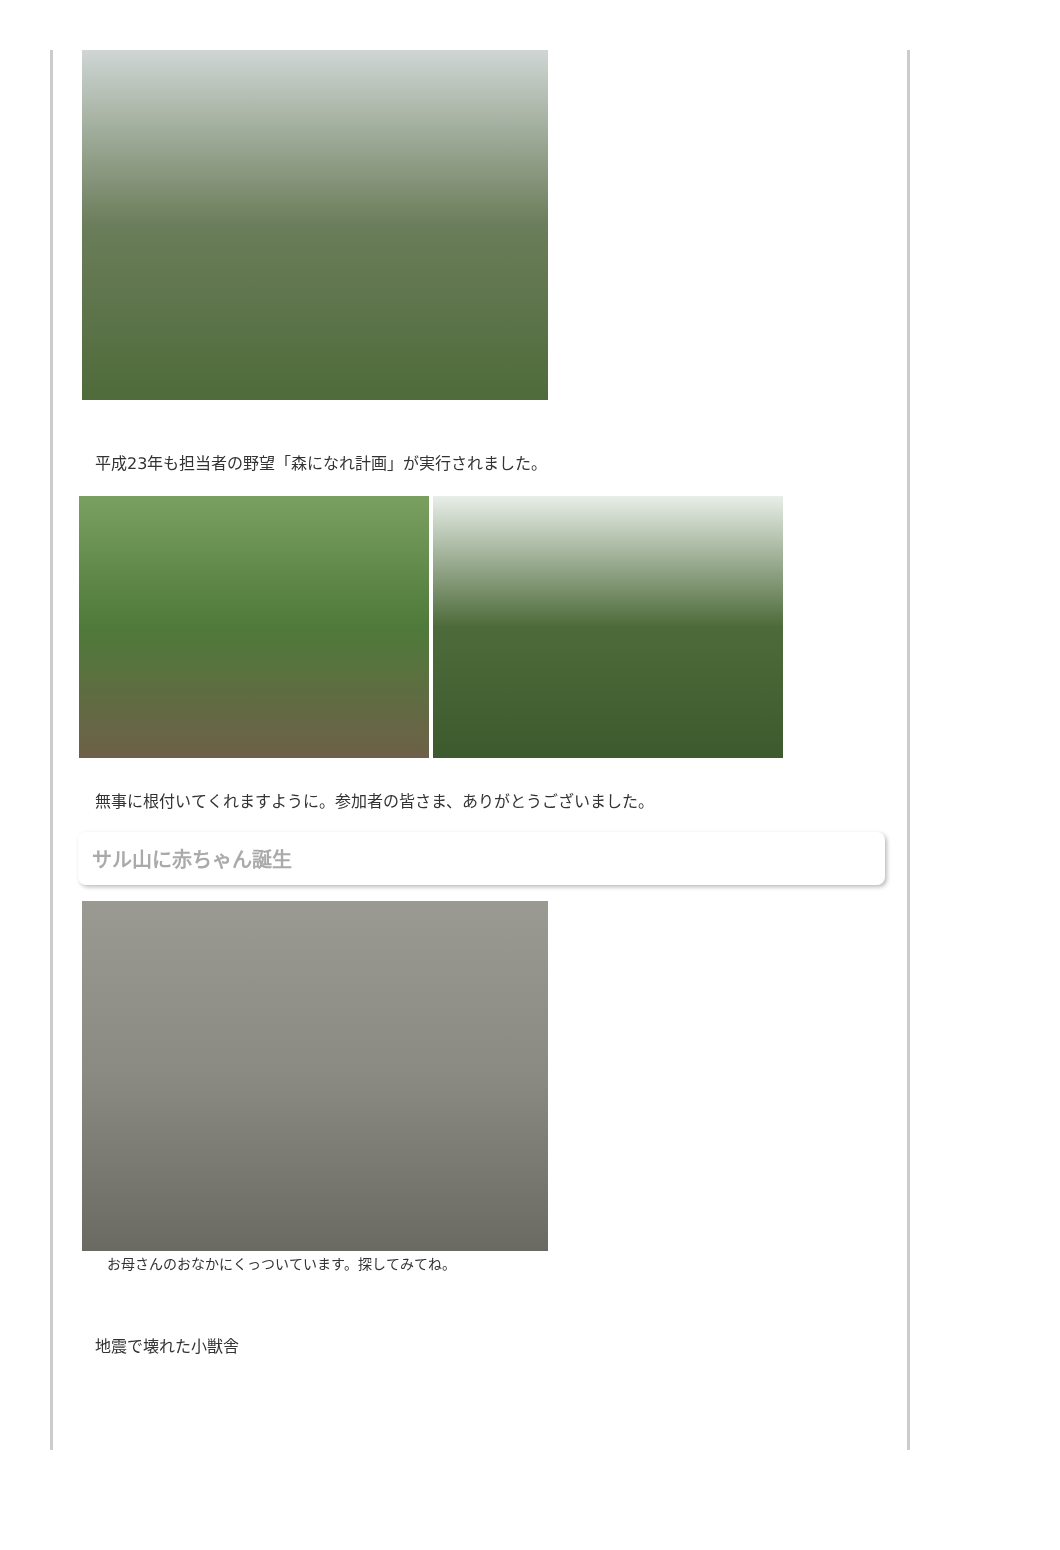平成23年も担当者の野望「森になれ計画」が実行されました。
無事に根付いてくれますように。参加者の皆さま、ありがとうございました。
サル山に赤ちゃん誕生
お母さんのおなかにくっついています。探してみてね。
地震で壊れた小獣舎